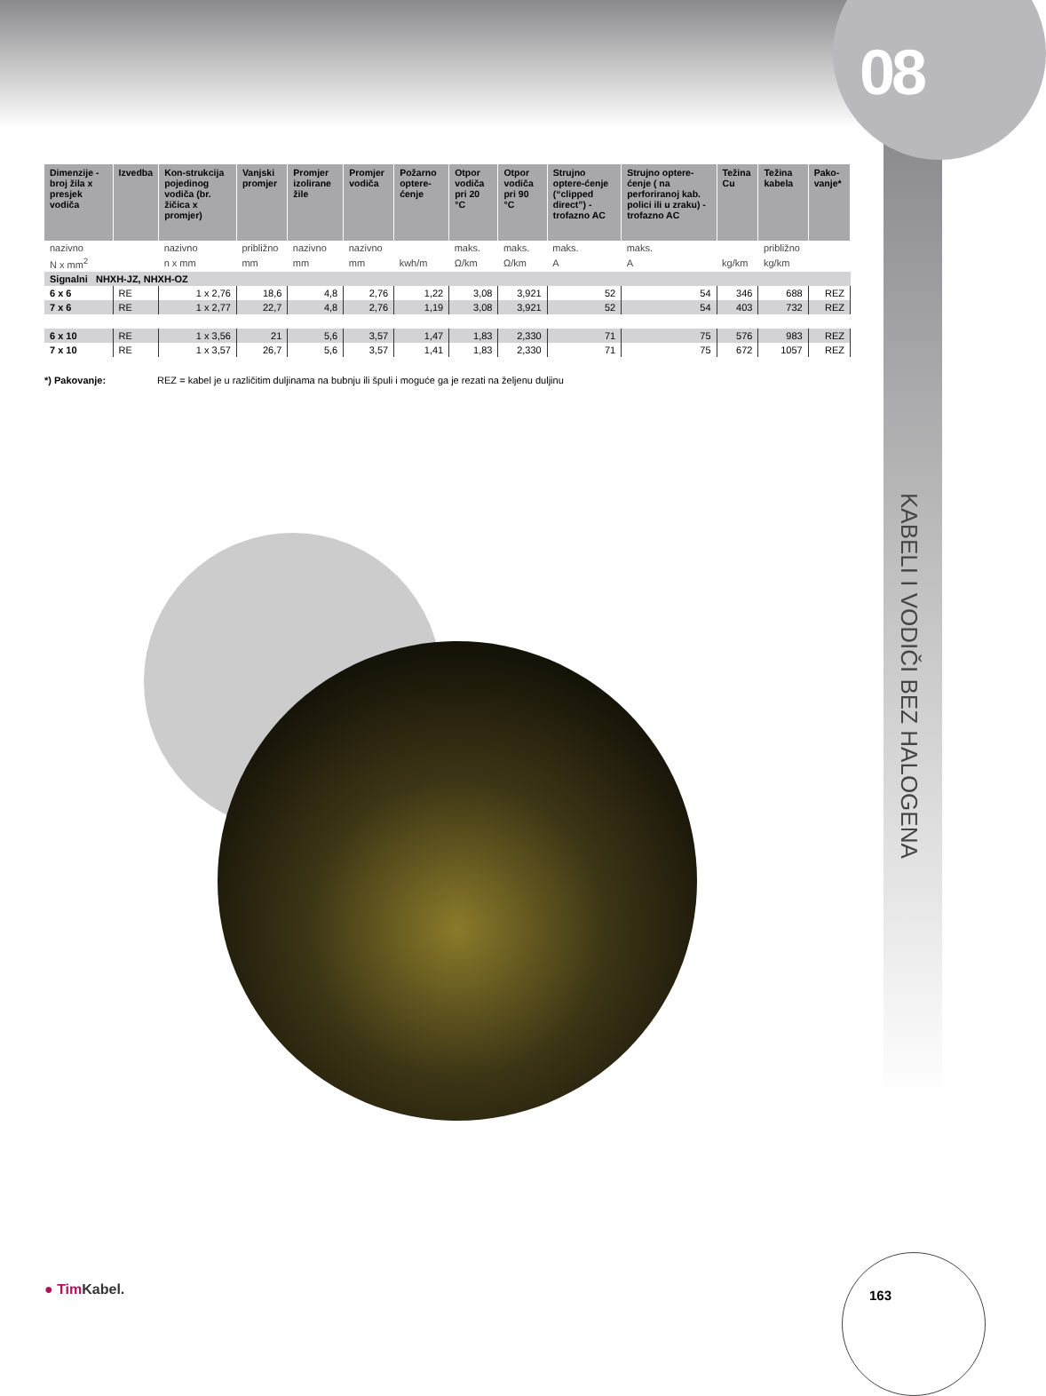08
KABELI I VODIČI BEZ HALOGENA
| Dimenzije - broj žila x presjek vodiča | Izvedba | Kon-strukcija pojedinog vodiča (br. žičica x promjer) | Vanjski promjer | Promjer izolirane žile | Promjer vodiča | Požarno optere-ćenje | Otpor vodiča pri 20 °C | Otpor vodiča pri 90 °C | Strujno optere-ćenje (“clipped direct”) - trofazno AC | Strujno optere-ćenje ( na perforiranoj kab. polici ili u zraku) - trofazno AC | Težina Cu | Težina kabela | Pako-vanje* |
| --- | --- | --- | --- | --- | --- | --- | --- | --- | --- | --- | --- | --- | --- |
| nazivno | | nazivno | približno | nazivno | nazivno | | maks. | maks. | maks. | maks. | | približno | |
| N x mm<sup>2</sup> | | n x mm | mm | mm | mm | kwh/m | Ω/km | Ω/km | A | A | kg/km | kg/km | |
| Signalni NHXH-JZ, NHXH-OZ | | | | | | | | | | | | | |
| 6 x 6 | RE | 1 x 2,76 | 18,6 | 4,8 | 2,76 | 1,22 | 3,08 | 3,921 | 52 | 54 | 346 | 688 | REZ |
| 7 x 6 | RE | 1 x 2,77 | 22,7 | 4,8 | 2,76 | 1,19 | 3,08 | 3,921 | 52 | 54 | 403 | 732 | REZ |
| 6 x 10 | RE | 1 x 3,56 | 21 | 5,6 | 3,57 | 1,47 | 1,83 | 2,330 | 71 | 75 | 576 | 983 | REZ |
| 7 x 10 | RE | 1 x 3,57 | 26,7 | 5,6 | 3,57 | 1,41 | 1,83 | 2,330 | 71 | 75 | 672 | 1057 | REZ |
*) Pakovanje: REZ = kabel je u različitim duljinama na bubnju ili špuli i moguće ga je rezati na željenu duljinu
● Tim Kabel. 163